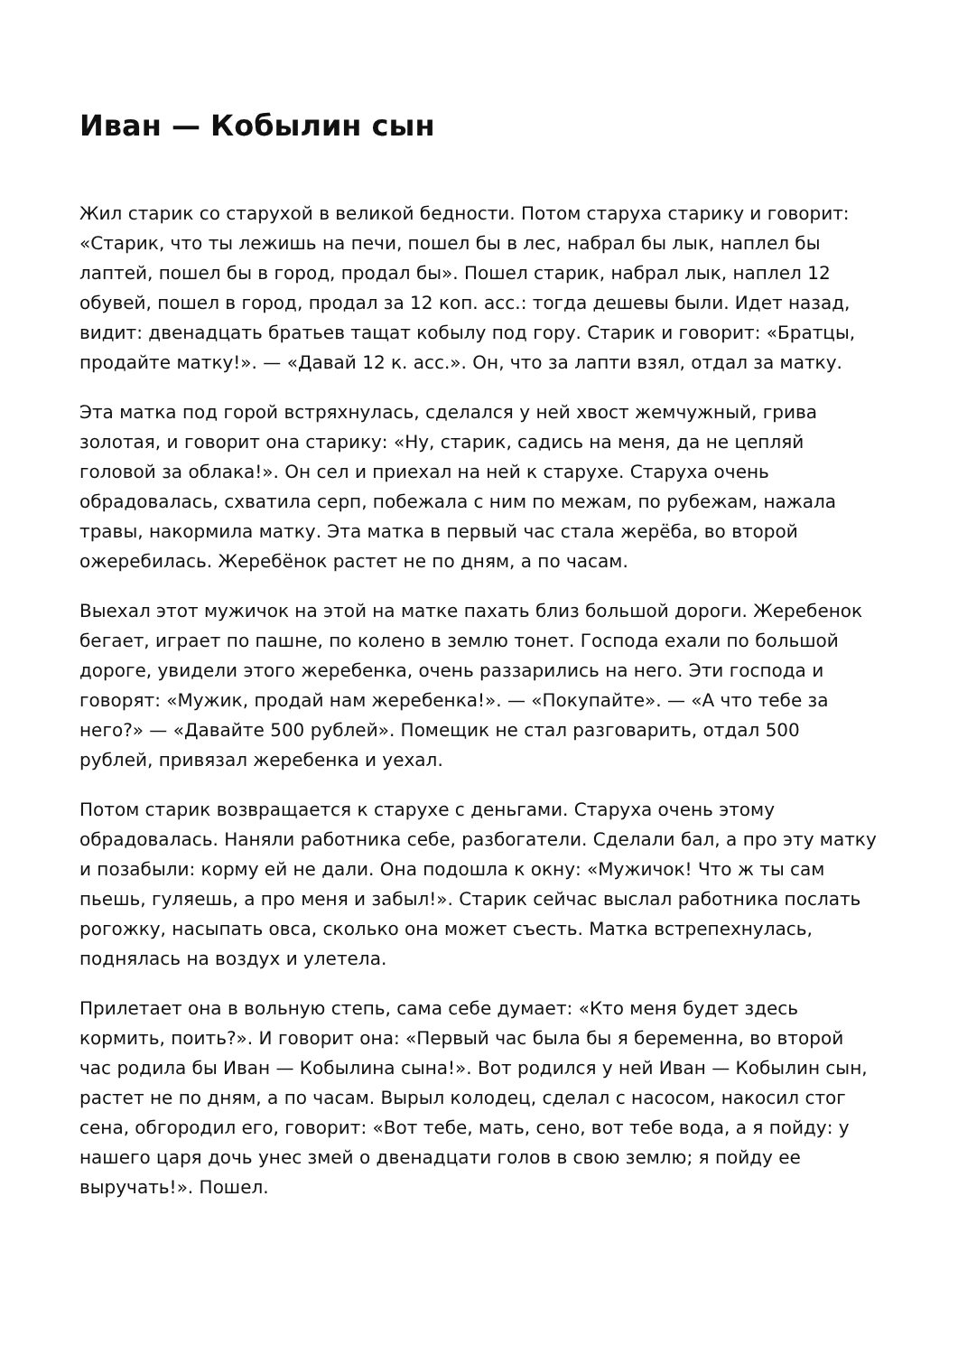Иван — Кобылин сын
Жил старик со старухой в великой бедности. Потом старуха старику и говорит: «Старик, что ты лежишь на печи, пошел бы в лес, набрал бы лык, наплел бы лаптей, пошел бы в город, продал бы». Пошел старик, набрал лык, наплел 12 обувей, пошел в город, продал за 12 коп. асс.: тогда дешевы были. Идет назад, видит: двенадцать братьев тащат кобылу под гору. Старик и говорит: «Братцы, продайте матку!». — «Давай 12 к. асс.». Он, что за лапти взял, отдал за матку.
Эта матка под горой встряхнулась, сделался у ней хвост жемчужный, грива золотая, и говорит она старику: «Ну, старик, садись на меня, да не цепляй головой за облака!». Он сел и приехал на ней к старухе. Старуха очень обрадовалась, схватила серп, побежала с ним по межам, по рубежам, нажала травы, накормила матку. Эта матка в первый час стала жерёба, во второй ожеребилась. Жеребёнок растет не по дням, а по часам.
Выехал этот мужичок на этой на матке пахать близ большой дороги. Жеребенок бегает, играет по пашне, по колено в землю тонет. Господа ехали по большой дороге, увидели этого жеребенка, очень раззарились на него. Эти господа и говорят: «Мужик, продай нам жеребенка!». — «Покупайте». — «А что тебе за него?» — «Давайте 500 рублей». Помещик не стал разговарить, отдал 500 рублей, привязал жеребенка и уехал.
Потом старик возвращается к старухе с деньгами. Старуха очень этому обрадовалась. Наняли работника себе, разбогатели. Сделали бал, а про эту матку и позабыли: корму ей не дали. Она подошла к окну: «Мужичок! Что ж ты сам пьешь, гуляешь, а про меня и забыл!». Старик сейчас выслал работника послать рогожку, насыпать овса, сколько она может съесть. Матка встрепехнулась, поднялась на воздух и улетела.
Прилетает она в вольную степь, сама себе думает: «Кто меня будет здесь кормить, поить?». И говорит она: «Первый час была бы я беременна, во второй час родила бы Иван — Кобылина сына!». Вот родился у ней Иван — Кобылин сын, растет не по дням, а по часам. Вырыл колодец, сделал с насосом, накосил стог сена, обгородил его, говорит: «Вот тебе, мать, сено, вот тебе вода, а я пойду: у нашего царя дочь унес змей о двенадцати голов в свою землю; я пойду ее выручать!». Пошел.